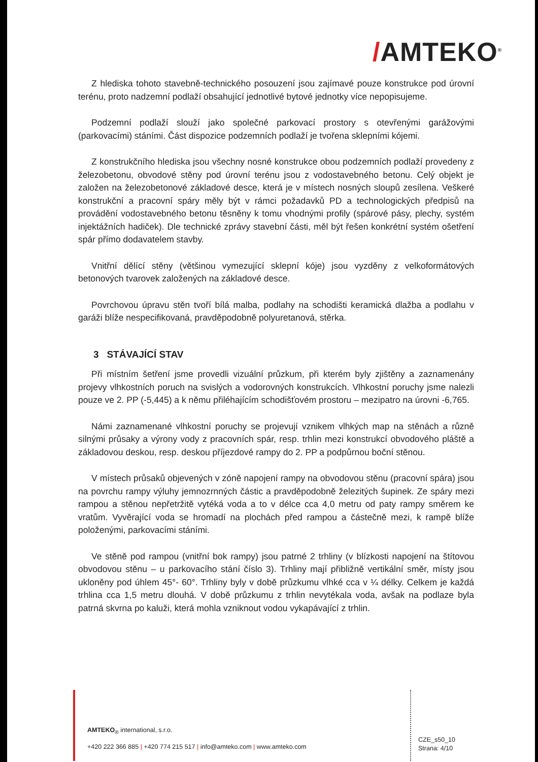/AMTEKO<sup>®</sup>
Z hlediska tohoto stavebně-technického posouzení jsou zajímavé pouze konstrukce pod úrovní terénu, proto nadzemní podlaží obsahující jednotlivé bytové jednotky více nepopisujeme.
Podzemní podlaží slouží jako společné parkovací prostory s otevřenými garážovými (parkovacími) stáními. Část dispozice podzemních podlaží je tvořena sklepními kójemi.
Z konstrukčního hlediska jsou všechny nosné konstrukce obou podzemních podlaží provedeny z železobetonu, obvodové stěny pod úrovní terénu jsou z vodostavebného betonu. Celý objekt je založen na železobetonové základové desce, která je v místech nosných sloupů zesílena. Veškeré konstrukční a pracovní spáry měly být v rámci požadavků PD a technologických předpisů na provádění vodostavebného betonu těsněny k tomu vhodnými profily (spárové pásy, plechy, systém injektážních hadiček). Dle technické zprávy stavební části, měl být řešen konkrétní systém ošetření spár přímo dodavatelem stavby.
Vnitřní dělící stěny (většinou vymezující sklepní kóje) jsou vyzděny z velkoformátových betonových tvarovek založených na základové desce.
Povrchovou úpravu stěn tvoří bílá malba, podlahy na schodišti keramická dlažba a podlahu v garáži blíže nespecifikovaná, pravděpodobně polyuretanová, stěrka.
3 STÁVAJÍCÍ STAV
Při místním šetření jsme provedli vizuální průzkum, při kterém byly zjištěny a zaznamenány projevy vlhkostních poruch na svislých a vodorovných konstrukcích. Vlhkostní poruchy jsme nalezli pouze ve 2. PP (-5,445) a k němu přiléhajícím schodišťovém prostoru – mezipatro na úrovni -6,765.
Námi zaznamenané vlhkostní poruchy se projevují vznikem vlhkých map na stěnách a různě silnými průsaky a výrony vody z pracovních spár, resp. trhlin mezi konstrukcí obvodového pláště a základovou deskou, resp. deskou příjezdové rampy do 2. PP a podpůrnou boční stěnou.
V místech průsaků objevených v zóně napojení rampy na obvodovou stěnu (pracovní spára) jsou na povrchu rampy výluhy jemnozrnných částic a pravděpodobně železitých šupinek. Ze spáry mezi rampou a stěnou nepřetržitě vytéká voda a to v délce cca 4,0 metru od paty rampy směrem ke vratům. Vyvěrající voda se hromadí na plochách před rampou a částečně mezi, k rampě blíže položenými, parkovacími stáními.
Ve stěně pod rampou (vnitřní bok rampy) jsou patrné 2 trhliny (v blízkosti napojení na štítovou obvodovou stěnu – u parkovacího stání číslo 3). Trhliny mají přibližně vertikální směr, místy jsou ukloněny pod úhlem 45°- 60°. Trhliny byly v době průzkumu vlhké cca v ¼ délky. Celkem je každá trhlina cca 1,5 metru dlouhá. V době průzkumu z trhlin nevytékala voda, avšak na podlaze byla patrná skvrna po kaluži, která mohla vzniknout vodou vykapávající z trhlin.
AMTEKO<sub>®</sub> international, s.r.o.
+420 222 366 885 | +420 774 215 517 | info@amteko.com | www.amteko.com
CZE_s50_10
Strana: 4/10